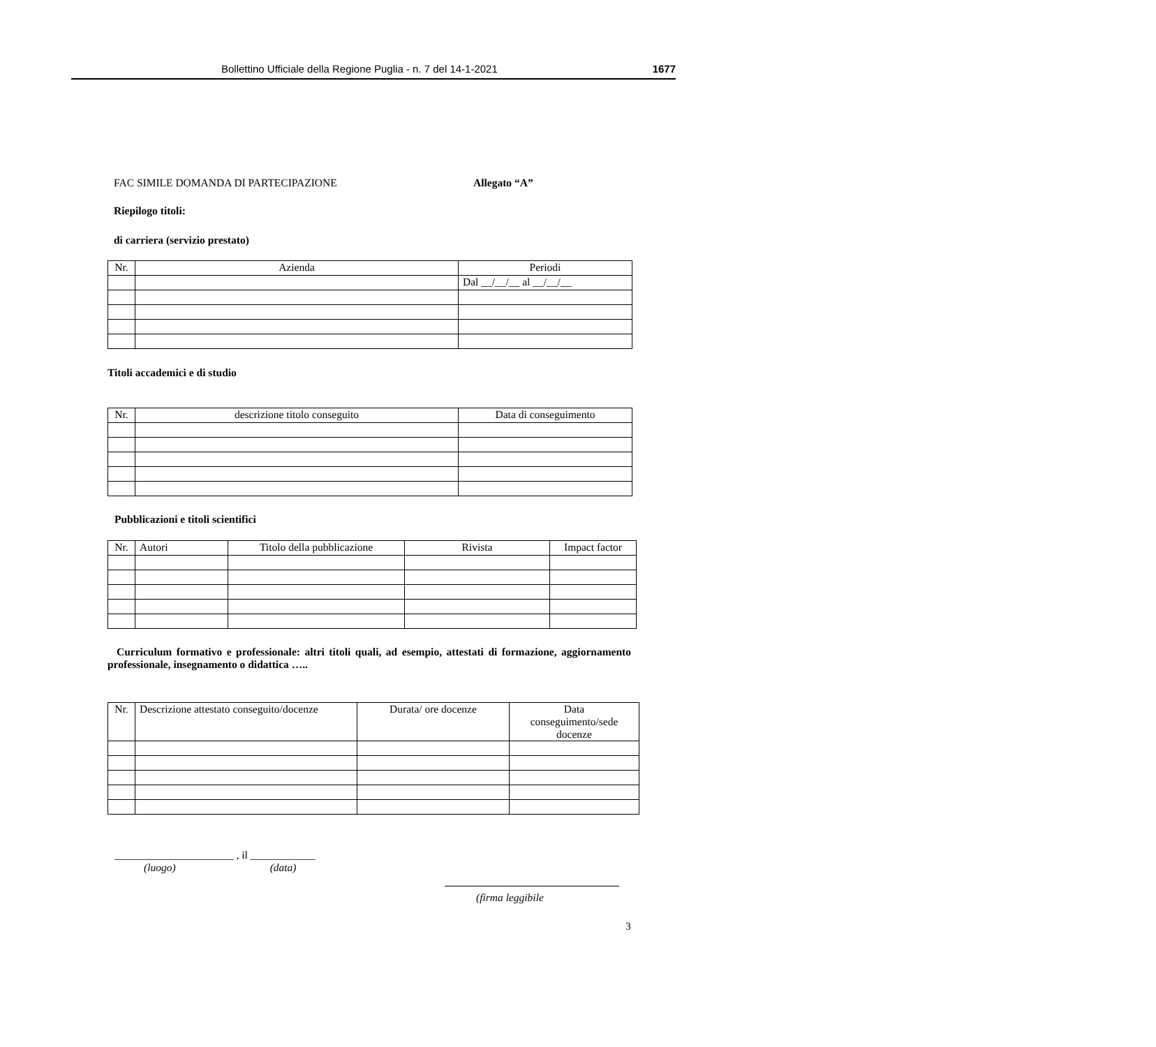Bollettino Ufficiale della Regione Puglia - n. 7 del 14-1-2021 1677
FAC SIMILE DOMANDA DI PARTECIPAZIONE Allegato “A”
Riepilogo titoli:
di carriera (servizio prestato)
| Nr. | Azienda | Periodi |
| --- | --- | --- |
| | | Dal __/__/__ al __/__/__ |
Titoli accademici e di studio
| Nr. | descrizione titolo conseguito | Data di conseguimento |
| --- | --- | --- |
Pubblicazioni e titoli scientifici
| Nr. | Autori | Titolo della pubblicazione | Rivista | Impact factor |
| --- | --- | --- | --- | --- |
Curriculum formativo e professionale: altri titoli quali, ad esempio, attestati di formazione, aggiornamento professionale, insegnamento o didattica …..
| Nr. | Descrizione attestato conseguito/docenze | Durata/ ore docenze | Data conseguimento/sede docenze |
| --- | --- | --- | --- |
______________________ , il ____________
(luogo) (data)
(firma leggibile
3